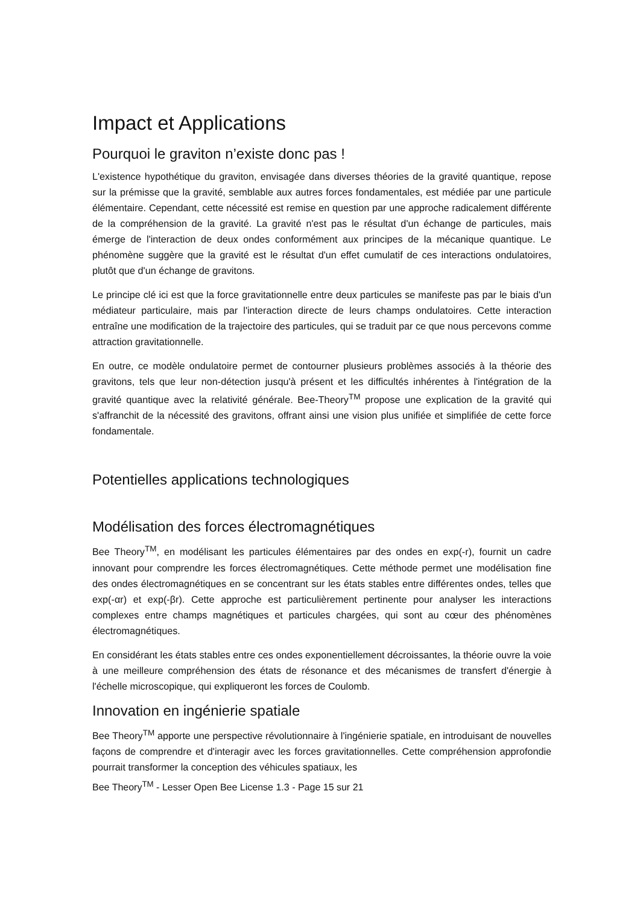Impact et Applications
Pourquoi le graviton n’existe donc pas !
L'existence hypothétique du graviton, envisagée dans diverses théories de la gravité quantique, repose sur la prémisse que la gravité, semblable aux autres forces fondamentales, est médiée par une particule élémentaire. Cependant, cette nécessité est remise en question par une approche radicalement différente de la compréhension de la gravité. La gravité n'est pas le résultat d'un échange de particules, mais émerge de l'interaction de deux ondes conformément aux principes de la mécanique quantique. Le phénomène suggère que la gravité est le résultat d'un effet cumulatif de ces interactions ondulatoires, plutôt que d'un échange de gravitons.
Le principe clé ici est que la force gravitationnelle entre deux particules se manifeste pas par le biais d'un médiateur particulaire, mais par l'interaction directe de leurs champs ondulatoires. Cette interaction entraîne une modification de la trajectoire des particules, qui se traduit par ce que nous percevons comme attraction gravitationnelle.
En outre, ce modèle ondulatoire permet de contourner plusieurs problèmes associés à la théorie des gravitons, tels que leur non-détection jusqu'à présent et les difficultés inhérentes à l'intégration de la gravité quantique avec la relativité générale. Bee-Theory<sup>TM</sup> propose une explication de la gravité qui s'affranchit de la nécessité des gravitons, offrant ainsi une vision plus unifiée et simplifiée de cette force fondamentale.
Potentielles applications technologiques
Modélisation des forces électromagnétiques
Bee Theory<sup>TM</sup>, en modélisant les particules élémentaires par des ondes en exp(-r), fournit un cadre innovant pour comprendre les forces électromagnétiques. Cette méthode permet une modélisation fine des ondes électromagnétiques en se concentrant sur les états stables entre différentes ondes, telles que exp(-αr) et exp(-βr). Cette approche est particulièrement pertinente pour analyser les interactions complexes entre champs magnétiques et particules chargées, qui sont au cœur des phénomènes électromagnétiques.
En considérant les états stables entre ces ondes exponentiellement décroissantes, la théorie ouvre la voie à une meilleure compréhension des états de résonance et des mécanismes de transfert d'énergie à l'échelle microscopique, qui expliqueront les forces de Coulomb.
Innovation en ingénierie spatiale
Bee Theory<sup>TM</sup> apporte une perspective révolutionnaire à l'ingénierie spatiale, en introduisant de nouvelles façons de comprendre et d'interagir avec les forces gravitationnelles. Cette compréhension approfondie pourrait transformer la conception des véhicules spatiaux, les
Bee Theory<sup>TM</sup> - Lesser Open Bee License 1.3 - Page 15 sur 21